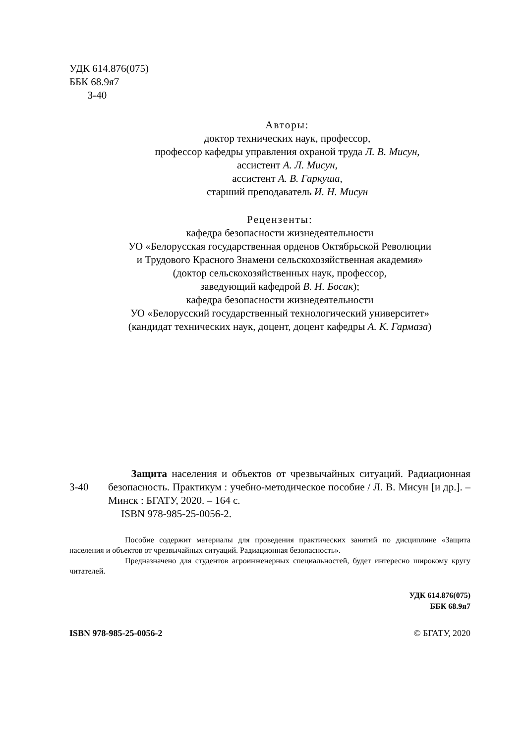УДК 614.876(075)
ББК 68.9я7
З-40
Авторы:
доктор технических наук, профессор,
профессор кафедры управления охраной труда Л. В. Мисун,
ассистент А. Л. Мисун,
ассистент А. В. Гаркуша,
старший преподаватель И. Н. Мисун
Рецензенты:
кафедра безопасности жизнедеятельности
УО «Белорусская государственная орденов Октябрьской Революции
и Трудового Красного Знамени сельскохозяйственная академия»
(доктор сельскохозяйственных наук, профессор,
заведующий кафедрой В. Н. Босак);
кафедра безопасности жизнедеятельности
УО «Белорусский государственный технологический университет»
(кандидат технических наук, доцент, доцент кафедры А. К. Гармаза)
З-40
Защита населения и объектов от чрезвычайных ситуаций. Радиационная безопасность. Практикум : учебно-методическое пособие / Л. В. Мисун [и др.]. – Минск : БГАТУ, 2020. – 164 с.
ISBN 978-985-25-0056-2.
Пособие содержит материалы для проведения практических занятий по дисциплине «Защита населения и объектов от чрезвычайных ситуаций. Радиационная безопасность».
Предназначено для студентов агроинженерных специальностей, будет интересно широкому кругу читателей.
УДК 614.876(075)
ББК 68.9я7
ISBN 978-985-25-0056-2 © БГАТУ, 2020